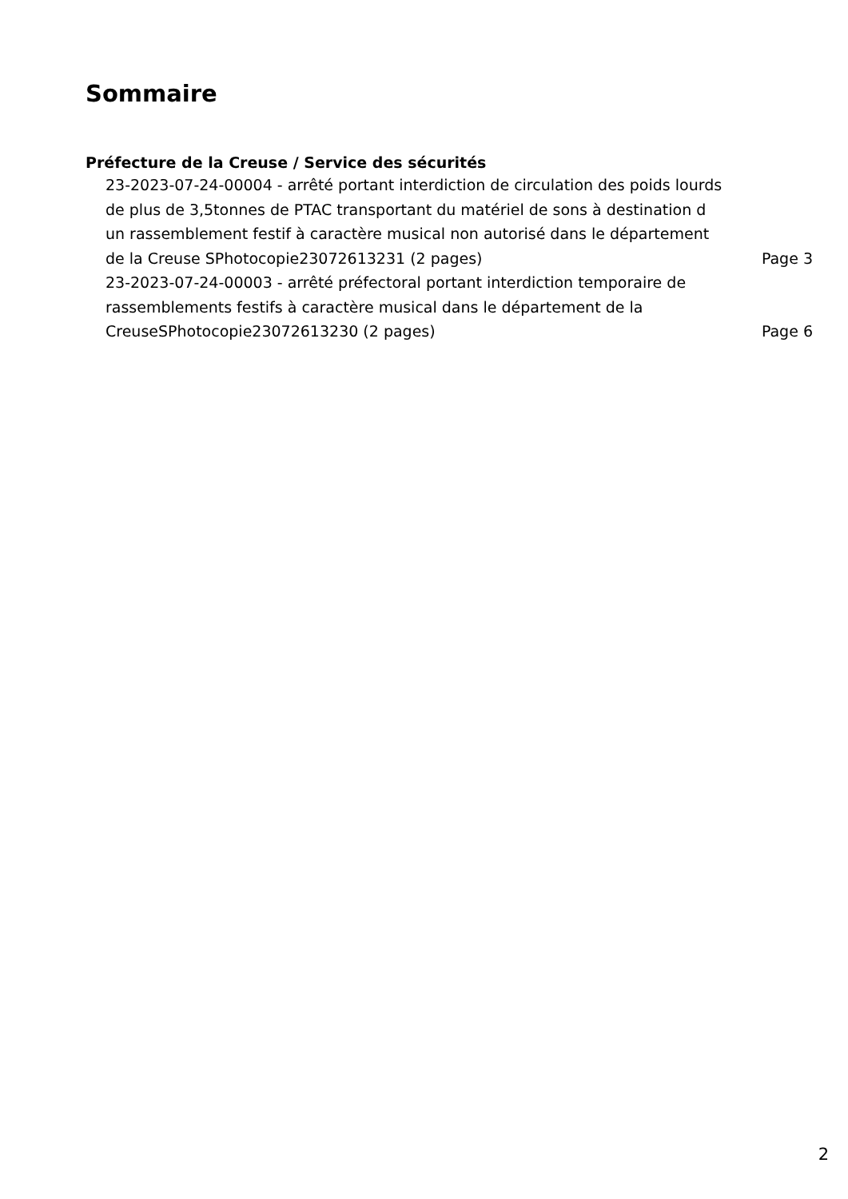Sommaire
Préfecture de la Creuse / Service des sécurités
23-2023-07-24-00004 - arrêté portant interdiction de circulation des poids lourds de plus de 3,5tonnes de PTAC transportant du matériel de sons à destination d un rassemblement festif à caractère musical non autorisé dans le département de la Creuse SPhotocopie23072613231 (2 pages)
Page 3
23-2023-07-24-00003 - arrêté préfectoral portant interdiction temporaire de rassemblements festifs à caractère musical dans le département de la CreuseSPhotocopie23072613230 (2 pages)
Page 6
2